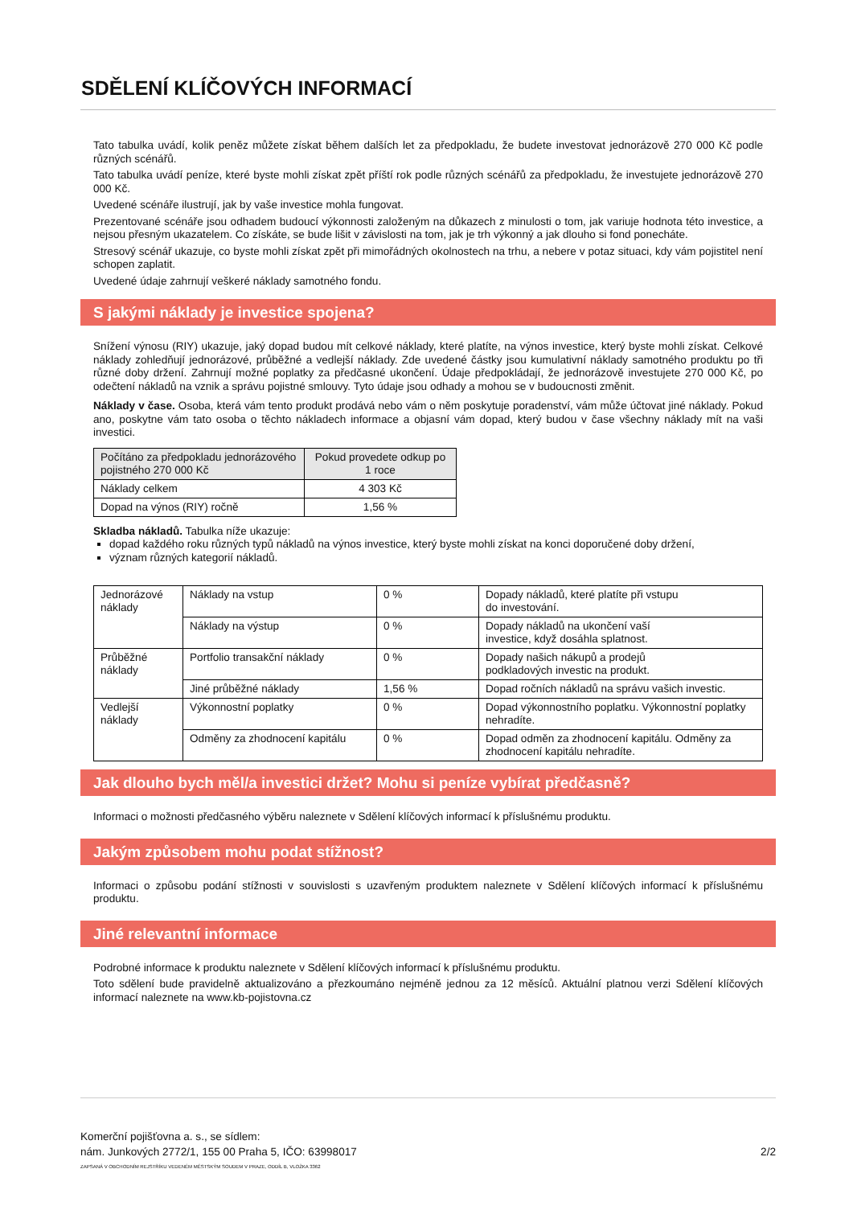SDĚLENÍ KLÍČOVÝCH INFORMACÍ
Tato tabulka uvádí, kolik peněz můžete získat během dalších let za předpokladu, že budete investovat jednorázově 270 000 Kč podle různých scénářů.
Tato tabulka uvádí peníze, které byste mohli získat zpět příští rok podle různých scénářů za předpokladu, že investujete jednorázově 270 000 Kč.
Uvedené scénáře ilustrují, jak by vaše investice mohla fungovat.
Prezentované scénáře jsou odhadem budoucí výkonnosti založeným na důkazech z minulosti o tom, jak variuje hodnota této investice, a nejsou přesným ukazatelem. Co získáte, se bude lišit v závislosti na tom, jak je trh výkonný a jak dlouho si fond ponecháte.
Stresový scénář ukazuje, co byste mohli získat zpět při mimořádných okolnostech na trhu, a nebere v potaz situaci, kdy vám pojistitel není schopen zaplatit.
Uvedené údaje zahrnují veškeré náklady samotného fondu.
S jakými náklady je investice spojena?
Snížení výnosu (RIY) ukazuje, jaký dopad budou mít celkové náklady, které platíte, na výnos investice, který byste mohli získat. Celkové náklady zohledňují jednorázové, průběžné a vedlejší náklady. Zde uvedené částky jsou kumulativní náklady samotného produktu po tři různé doby držení. Zahrnují možné poplatky za předčasné ukončení. Údaje předpokládají, že jednorázově investujete 270 000 Kč, po odečtení nákladů na vznik a správu pojistné smlouvy. Tyto údaje jsou odhady a mohou se v budoucnosti změnit.
Náklady v čase. Osoba, která vám tento produkt prodává nebo vám o něm poskytuje poradenství, vám může účtovat jiné náklady. Pokud ano, poskytne vám tato osoba o těchto nákladech informace a objasní vám dopad, který budou v čase všechny náklady mít na vaši investici.
| Počítáno za předpokladu jednorázového pojistného 270 000 Kč | Pokud provedete odkup po 1 roce |
| --- | --- |
| Náklady celkem | 4 303 Kč |
| Dopad na výnos (RIY) ročně | 1,56 % |
Skladba nákladů. Tabulka níže ukazuje:
dopad každého roku různých typů nákladů na výnos investice, který byste mohli získat na konci doporučené doby držení,
význam různých kategorií nákladů.
| Jednorázové náklady | Náklady na vstup | 0 % | Dopady nákladů, které platíte při vstupu do investování. |
| | Náklady na výstup | 0 % | Dopady nákladů na ukončení vaší investice, když dosáhla splatnost. |
| Průběžné náklady | Portfolio transakční náklady | 0 % | Dopady našich nákupů a prodejů podkladových investic na produkt. |
| | Jiné průběžné náklady | 1,56 % | Dopad ročních nákladů na správu vašich investic. |
| Vedlejší náklady | Výkonnostní poplatky | 0 % | Dopad výkonnostního poplatku. Výkonnostní poplatky nehradíte. |
| | Odměny za zhodnocení kapitálu | 0 % | Dopad odměn za zhodnocení kapitálu. Odměny za zhodnocení kapitálu nehradíte. |
Jak dlouho bych měl/a investici držet? Mohu si peníze vybírat předčasně?
Informaci o možnosti předčasného výběru naleznete v Sdělení klíčových informací k příslušnému produktu.
Jakým způsobem mohu podat stížnost?
Informaci o způsobu podání stížnosti v souvislosti s uzavřeným produktem naleznete v Sdělení klíčových informací k příslušnému produktu.
Jiné relevantní informace
Podrobné informace k produktu naleznete v Sdělení klíčových informací k příslušnému produktu.
Toto sdělení bude pravidelně aktualizováno a přezkoumáno nejméně jednou za 12 měsíců. Aktuální platnou verzi Sdělení klíčových informací naleznete na www.kb-pojistovna.cz
Komerční pojišťovna a. s., se sídlem:
nám. Junkových 2772/1, 155 00 Praha 5, IČO: 63998017 2/2
ZAPSANÁ V OBCHODNÍM REJSTŘÍKU VEDENÉM MĚSTSKÝM SOUDEM V PRAZE, ODDÍL B, VLOŽKA 3362